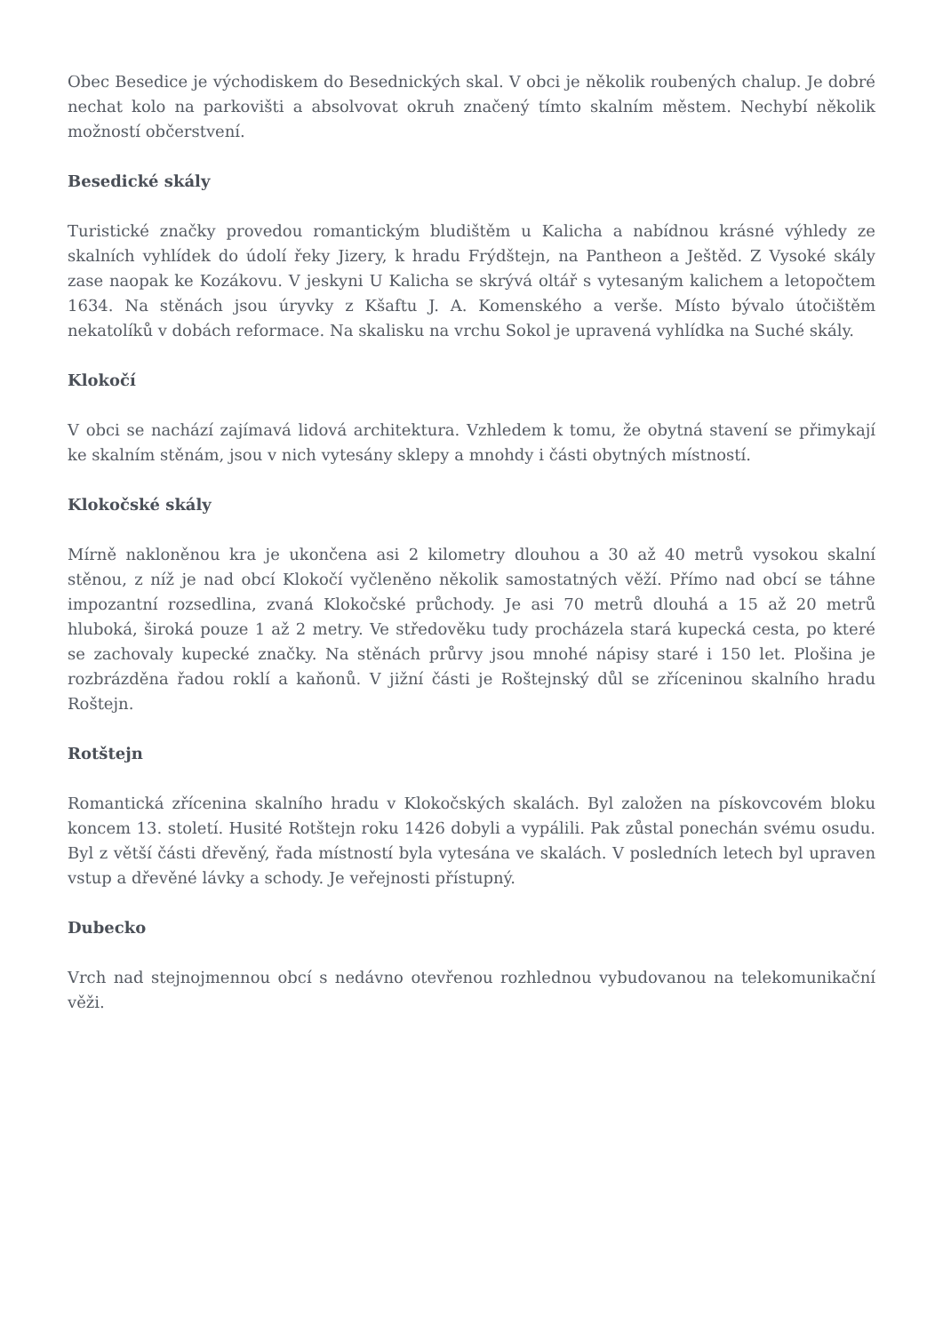Obec Besedice je východiskem do Besednických skal. V obci je několik roubených chalup. Je dobré nechat kolo na parkovišti a absolvovat okruh značený tímto skalním městem. Nechybí několik možností občerstvení.
Besedické skály
Turistické značky provedou romantickým bludištěm u Kalicha a nabídnou krásné výhledy ze skalních vyhlídek do údolí řeky Jizery, k hradu Frýdštejn, na Pantheon a Ještěd. Z Vysoké skály zase naopak ke Kozákovu. V jeskyni U Kalicha se skrývá oltář s vytesaným kalichem a letopočtem 1634. Na stěnách jsou úryvky z Kšaftu J. A. Komenského a verše. Místo bývalo útočištěm nekatolíků v dobách reformace. Na skalisku na vrchu Sokol je upravená vyhlídka na Suché skály.
Klokočí
V obci se nachází zajímavá lidová architektura. Vzhledem k tomu, že obytná stavení se přimykají ke skalním stěnám, jsou v nich vytesány sklepy a mnohdy i části obytných místností.
Klokočské skály
Mírně nakloněnou kra je ukončena asi 2 kilometry dlouhou a 30 až 40 metrů vysokou skalní stěnou, z níž je nad obcí Klokočí vyčleněno několik samostatných věží. Přímo nad obcí se táhne impozantní rozsedlina, zvaná Klokočské průchody. Je asi 70 metrů dlouhá a 15 až 20 metrů hluboká, široká pouze 1 až 2 metry. Ve středověku tudy procházela stará kupecká cesta, po které se zachovaly kupecké značky. Na stěnách průrvy jsou mnohé nápisy staré i 150 let. Plošina je rozbrázděna řadou roklí a kaňonů. V jižní části je Roštejnský důl se zříceninou skalního hradu Roštejn.
Rotštejn
Romantická zřícenina skalního hradu v Klokočských skalách. Byl založen na pískovcovém bloku koncem 13. století. Husité Rotštejn roku 1426 dobyli a vypálili. Pak zůstal ponechán svému osudu. Byl z větší části dřevěný, řada místností byla vytesána ve skalách. V posledních letech byl upraven vstup a dřevěné lávky a schody. Je veřejnosti přístupný.
Dubecko
Vrch nad stejnojmennou obcí s nedávno otevřenou rozhlednou vybudovanou na telekomunikační věži.